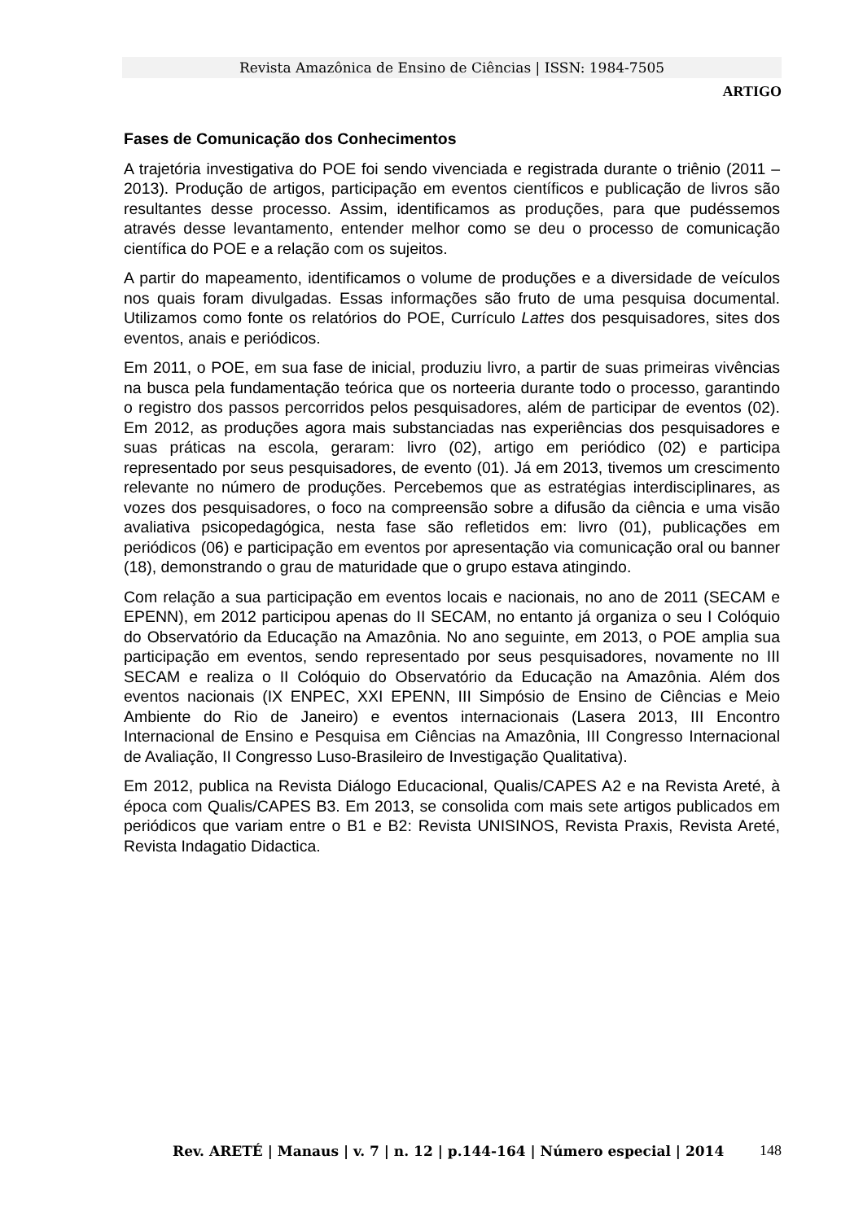Revista Amazônica de Ensino de Ciências | ISSN: 1984-7505
ARTIGO
Fases de Comunicação dos Conhecimentos
A trajetória investigativa do POE foi sendo vivenciada e registrada durante o triênio (2011 – 2013). Produção de artigos, participação em eventos científicos e publicação de livros são resultantes desse processo. Assim, identificamos as produções, para que pudéssemos através desse levantamento, entender melhor como se deu o processo de comunicação científica do POE e a relação com os sujeitos.
A partir do mapeamento, identificamos o volume de produções e a diversidade de veículos nos quais foram divulgadas. Essas informações são fruto de uma pesquisa documental. Utilizamos como fonte os relatórios do POE, Currículo Lattes dos pesquisadores, sites dos eventos, anais e periódicos.
Em 2011, o POE, em sua fase de inicial, produziu livro, a partir de suas primeiras vivências na busca pela fundamentação teórica que os norteeria durante todo o processo, garantindo o registro dos passos percorridos pelos pesquisadores, além de participar de eventos (02). Em 2012, as produções agora mais substanciadas nas experiências dos pesquisadores e suas práticas na escola, geraram: livro (02), artigo em periódico (02) e participa representado por seus pesquisadores, de evento (01). Já em 2013, tivemos um crescimento relevante no número de produções. Percebemos que as estratégias interdisciplinares, as vozes dos pesquisadores, o foco na compreensão sobre a difusão da ciência e uma visão avaliativa psicopedagógica, nesta fase são refletidos em: livro (01), publicações em periódicos (06) e participação em eventos por apresentação via comunicação oral ou banner (18), demonstrando o grau de maturidade que o grupo estava atingindo.
Com relação a sua participação em eventos locais e nacionais, no ano de 2011 (SECAM e EPENN), em 2012 participou apenas do II SECAM, no entanto já organiza o seu I Colóquio do Observatório da Educação na Amazônia. No ano seguinte, em 2013, o POE amplia sua participação em eventos, sendo representado por seus pesquisadores, novamente no III SECAM e realiza o II Colóquio do Observatório da Educação na Amazônia. Além dos eventos nacionais (IX ENPEC, XXI EPENN, III Simpósio de Ensino de Ciências e Meio Ambiente do Rio de Janeiro) e eventos internacionais (Lasera 2013, III Encontro Internacional de Ensino e Pesquisa em Ciências na Amazônia, III Congresso Internacional de Avaliação, II Congresso Luso-Brasileiro de Investigação Qualitativa).
Em 2012, publica na Revista Diálogo Educacional, Qualis/CAPES A2 e na Revista Areté, à época com Qualis/CAPES B3. Em 2013, se consolida com mais sete artigos publicados em periódicos que variam entre o B1 e B2: Revista UNISINOS, Revista Praxis, Revista Areté, Revista Indagatio Didactica.
Rev. ARETÉ | Manaus | v. 7 | n. 12 | p.144-164 | Número especial | 2014 148